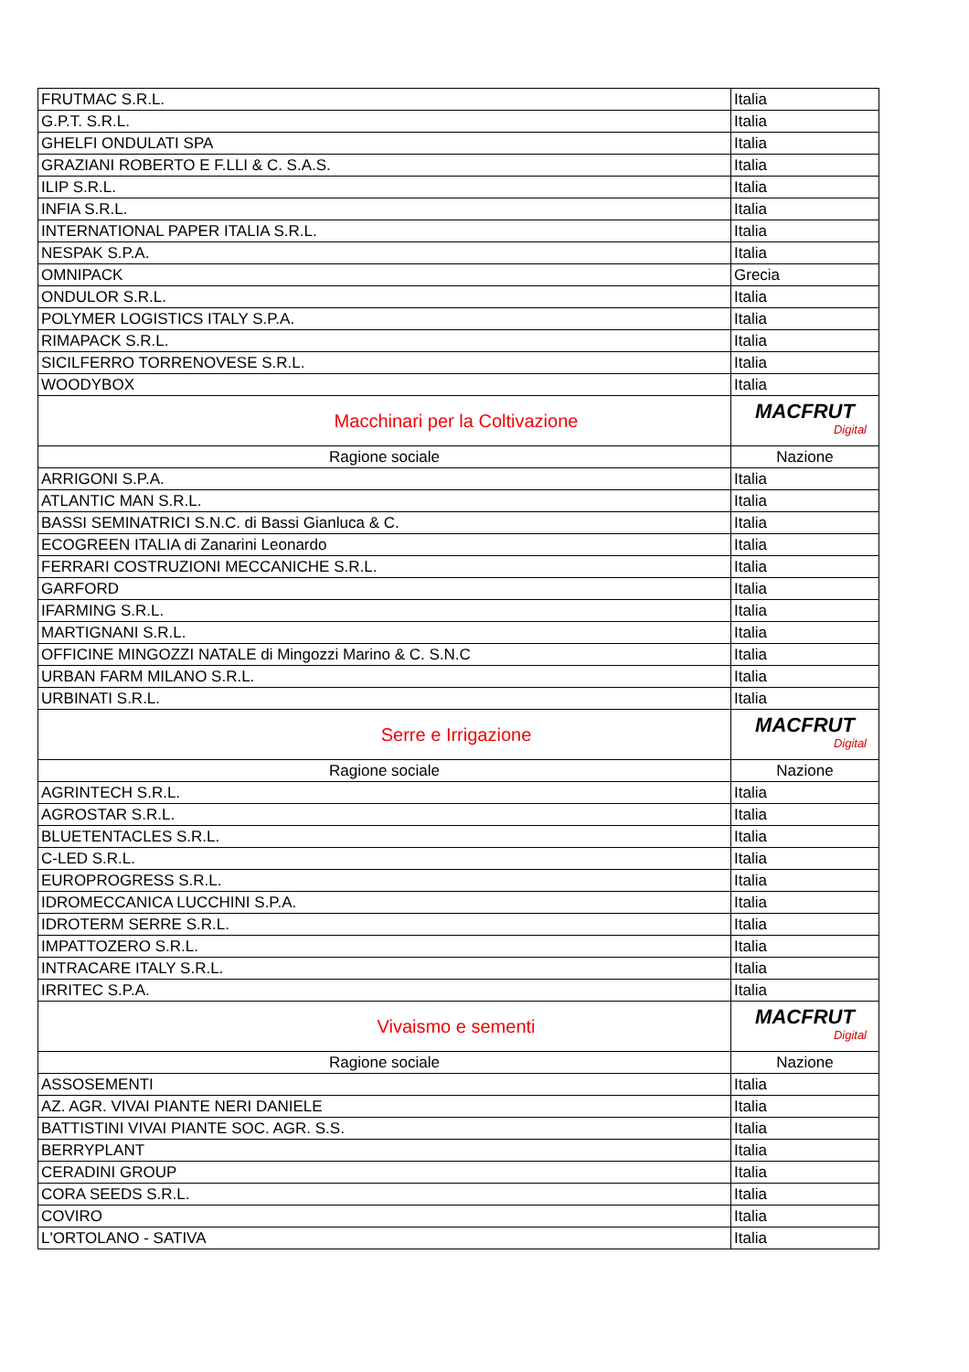| FRUTMAC S.R.L. | Italia |
| G.P.T. S.R.L. | Italia |
| GHELFI ONDULATI SPA | Italia |
| GRAZIANI ROBERTO E F.LLI & C. S.A.S. | Italia |
| ILIP S.R.L. | Italia |
| INFIA S.R.L. | Italia |
| INTERNATIONAL PAPER ITALIA S.R.L. | Italia |
| NESPAK S.P.A. | Italia |
| OMNIPACK | Grecia |
| ONDULOR S.R.L. | Italia |
| POLYMER LOGISTICS ITALY S.P.A. | Italia |
| RIMAPACK S.R.L. | Italia |
| SICILFERRO TORRENOVESE S.R.L. | Italia |
| WOODYBOX | Italia |
| Macchinari per la Coltivazione | MACFRUT Digital |
| Ragione sociale | Nazione |
| ARRIGONI S.P.A. | Italia |
| ATLANTIC MAN S.R.L. | Italia |
| BASSI SEMINATRICI S.N.C. di Bassi Gianluca & C. | Italia |
| ECOGREEN ITALIA di Zanarini Leonardo | Italia |
| FERRARI COSTRUZIONI MECCANICHE S.R.L. | Italia |
| GARFORD | Italia |
| IFARMING S.R.L. | Italia |
| MARTIGNANI S.R.L. | Italia |
| OFFICINE MINGOZZI NATALE di Mingozzi Marino & C. S.N.C | Italia |
| URBAN FARM MILANO S.R.L. | Italia |
| URBINATI S.R.L. | Italia |
| Serre e Irrigazione | MACFRUT Digital |
| Ragione sociale | Nazione |
| AGRINTECH S.R.L. | Italia |
| AGROSTAR S.R.L. | Italia |
| BLUETENTACLES S.R.L. | Italia |
| C-LED S.R.L. | Italia |
| EUROPROGRESS S.R.L. | Italia |
| IDROMECCANICA LUCCHINI S.P.A. | Italia |
| IDROTERM SERRE S.R.L. | Italia |
| IMPATTOZERO S.R.L. | Italia |
| INTRACARE ITALY S.R.L. | Italia |
| IRRITEC S.P.A. | Italia |
| Vivaismo e sementi | MACFRUT Digital |
| Ragione sociale | Nazione |
| ASSOSEMENTI | Italia |
| AZ. AGR. VIVAI PIANTE NERI DANIELE | Italia |
| BATTISTINI VIVAI PIANTE SOC. AGR. S.S. | Italia |
| BERRYPLANT | Italia |
| CERADINI GROUP | Italia |
| CORA SEEDS S.R.L. | Italia |
| COVIRO | Italia |
| L'ORTOLANO - SATIVA | Italia |